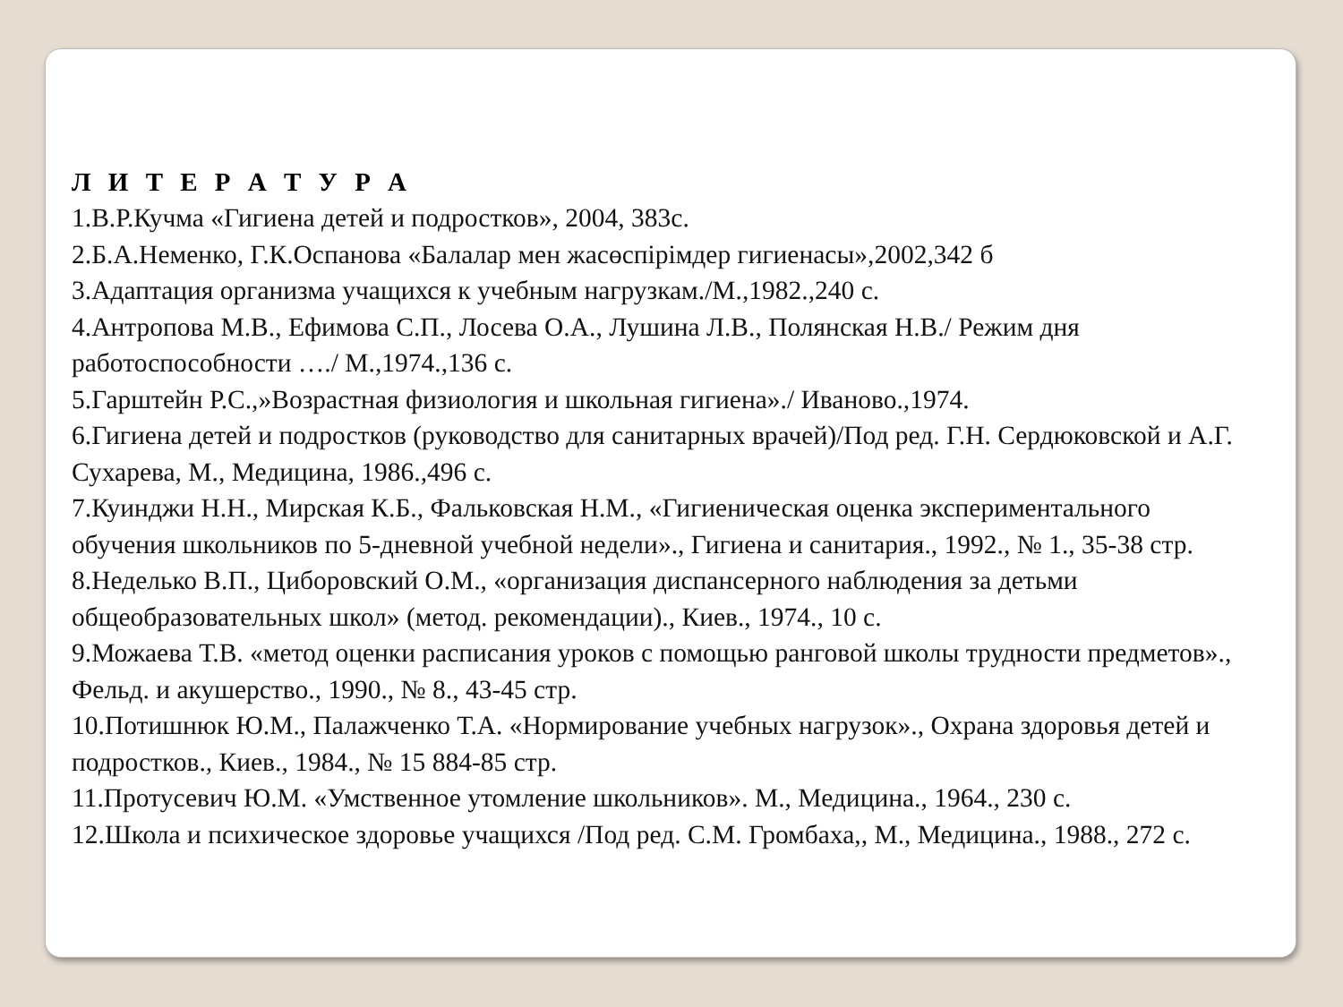Л И Т Е Р А Т У Р А
1.В.Р.Кучма «Гигиена детей и подростков», 2004, 383с.
2.Б.А.Неменко, Г.К.Оспанова «Балалар мен жасөспірімдер гигиенасы»,2002,342 б
3.Адаптация организма учащихся к учебным нагрузкам./М.,1982.,240 с.
4.Антропова М.В., Ефимова С.П., Лосева О.А., Лушина Л.В., Полянская Н.В./ Режим дня работоспособности …./ М.,1974.,136 с.
5.Гарштейн Р.С.,»Возрастная физиология и школьная гигиена»./ Иваново.,1974.
6.Гигиена детей и подростков (руководство для санитарных врачей)/Под ред. Г.Н. Сердюковской и А.Г. Сухарева, М., Медицина, 1986.,496 с.
7.Куинджи Н.Н., Мирская К.Б., Фальковская Н.М., «Гигиеническая оценка экспериментального обучения школьников по 5-дневной учебной недели»., Гигиена и санитария., 1992., № 1., 35-38 стр.
8.Неделько В.П., Циборовский О.М., «организация диспансерного наблюдения за детьми общеобразовательных школ» (метод. рекомендации)., Киев., 1974., 10 с.
9.Можаева Т.В. «метод оценки расписания уроков с помощью ранговой школы трудности предметов»., Фельд. и акушерство., 1990., № 8., 43-45 стр.
10.Потишнюк Ю.М., Палажченко Т.А. «Нормирование учебных нагрузок»., Охрана здоровья детей и подростков., Киев., 1984., № 15 884-85 стр.
11.Протусевич Ю.М. «Умственное утомление школьников». М., Медицина., 1964., 230 с.
12.Школа и психическое здоровье учащихся /Под ред. С.М. Громбаха,, М., Медицина., 1988., 272 с.